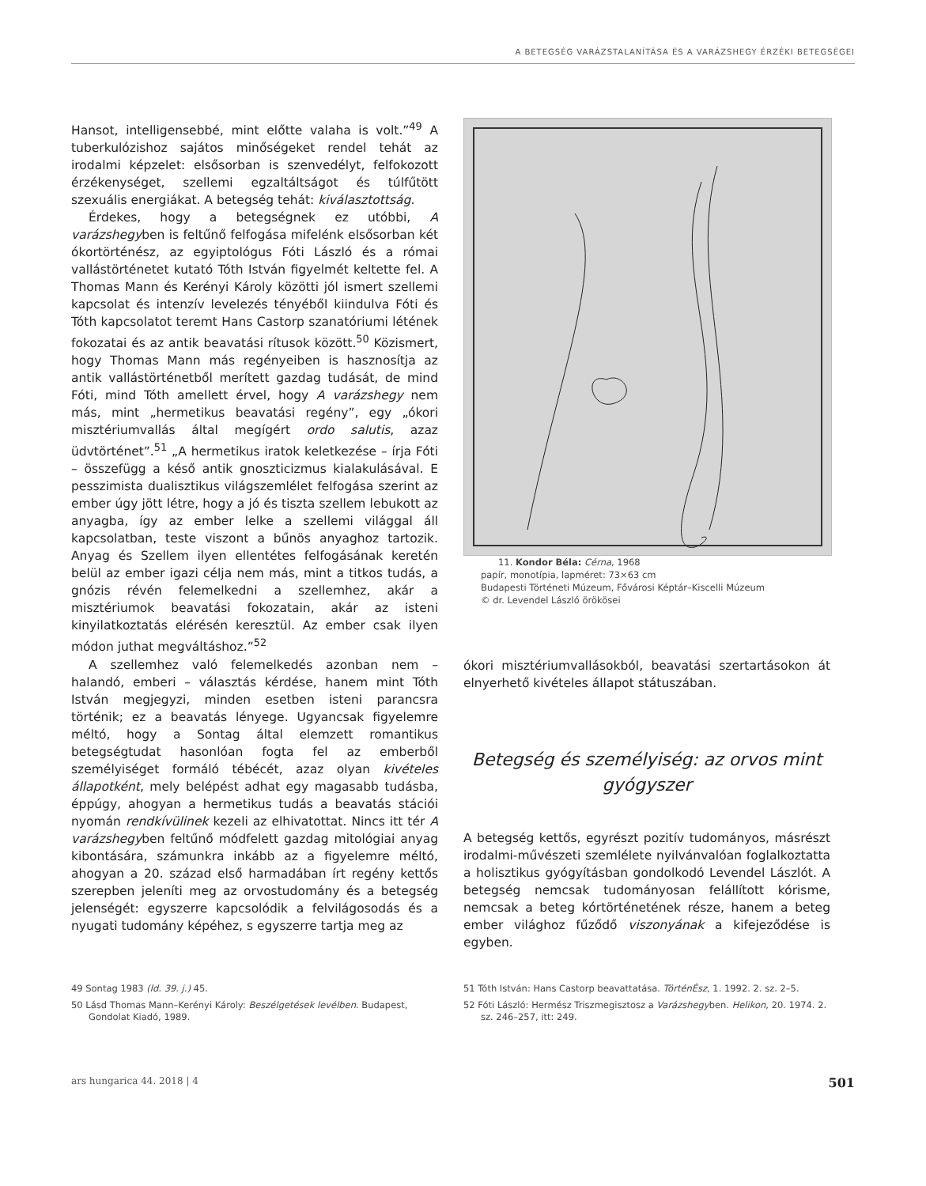A BETEGSÉG VARÁZSTALANÍTÁSA ÉS A VARÁZSHEGY ÉRZÉKI BETEGSÉGEI
Hansot, intelligensebbé, mint előtte valaha is volt.”<sup>49</sup> A tuberkulózishoz sajátos minőségeket rendel tehát az irodalmi képzelet: elsősorban is szenvedélyt, felfokozott érzékenységet, szellemi egzaltáltságot és túlfűtött szexuális energiákat. A betegség tehát: kiválasztottság.
Érdekes, hogy a betegségnek ez utóbbi, A varázshegyben is feltűnő felfogása mifelénk elsősorban két ókortörténész, az egyiptológus Fóti László és a római vallástörténetet kutató Tóth István figyelmét keltette fel. A Thomas Mann és Kerényi Károly közötti jól ismert szellemi kapcsolat és intenzív levelezés tényéből kiindulva Fóti és Tóth kapcsolatot teremt Hans Castorp szanatóriumi létének fokozatai és az antik beavatási rítusok között.<sup>50</sup> Közismert, hogy Thomas Mann más regényeiben is hasznosítja az antik vallástörténetből merített gazdag tudását, de mind Fóti, mind Tóth amellett érvel, hogy A varázshegy nem más, mint „hermetikus beavatási regény”, egy „ókori misztériumvallás által megígért ordo salutis, azaz üdvtörténet”.<sup>51</sup> „A hermetikus iratok keletkezése – írja Fóti – összefügg a késő antik gnoszticizmus kialakulásával. E pesszimista dualisztikus világszemlélet felfogása szerint az ember úgy jött létre, hogy a jó és tiszta szellem lebukott az anyagba, így az ember lelke a szellemi világgal áll kapcsolatban, teste viszont a bűnös anyaghoz tartozik. Anyag és Szellem ilyen ellentétes felfogásának keretén belül az ember igazi célja nem más, mint a titkos tudás, a gnózis révén felemelkedni a szellemhez, akár a misztériumok beavatási fokozatain, akár az isteni kinyilatkoztatás elérésén keresztül. Az ember csak ilyen módon juthat megváltáshoz.”<sup>52</sup>
A szellemhez való felemelkedés azonban nem – halandó, emberi – választás kérdése, hanem mint Tóth István megjegyzi, minden esetben isteni parancsra történik; ez a beavatás lényege. Ugyancsak figyelemre méltó, hogy a Sontag által elemzett romantikus betegségtudat hasonlóan fogta fel az emberből személyiséget formáló tébécét, azaz olyan kivételes állapotként, mely belépést adhat egy magasabb tudásba, éppúgy, ahogyan a hermetikus tudás a beavatás stációi nyomán rendkívülinek kezeli az elhivatottat. Nincs itt tér A varázshegyben feltűnő módfelett gazdag mitológiai anyag kibontására, számunkra inkább az a figyelemre méltó, ahogyan a 20. század első harmadában írt regény kettős szerepben jeleníti meg az orvostudomány és a betegség jelenségét: egyszerre kapcsolódik a felvilágosodás és a nyugati tudomány képéhez, s egyszerre tartja meg az
11. Kondor Béla: Cérna, 1968
papír, monotípia, lapméret: 73×63 cm
Budapesti Történeti Múzeum, Fővárosi Képtár–Kiscelli Múzeum
© dr. Levendel László örökösei
ókori misztériumvallásokból, beavatási szertartásokon át elnyerhető kivételes állapot státuszában.
Betegség és személyiség: az orvos mint gyógyszer
A betegség kettős, egyrészt pozitív tudományos, másrészt irodalmi-művészeti szemlélete nyilvánvalóan foglalkoztatta a holisztikus gyógyításban gondolkodó Levendel Lászlót. A betegség nemcsak tudományosan felállított kórisme, nemcsak a beteg kórtörténetének része, hanem a beteg ember világhoz fűződő viszonyának a kifejeződése is egyben.
49 Sontag 1983 (ld. 39. j.) 45.
50 Lásd Thomas Mann–Kerényi Károly: Beszélgetések levélben. Budapest, Gondolat Kiadó, 1989.
51 Tóth István: Hans Castorp beavattatása. TörténÉsz, 1. 1992. 2. sz. 2–5.
52 Fóti László: Hermész Triszmegisztosz a Varázshegyben. Helikon, 20. 1974. 2. sz. 246–257, itt: 249.
ars hungarica 44. 2018 | 4 501